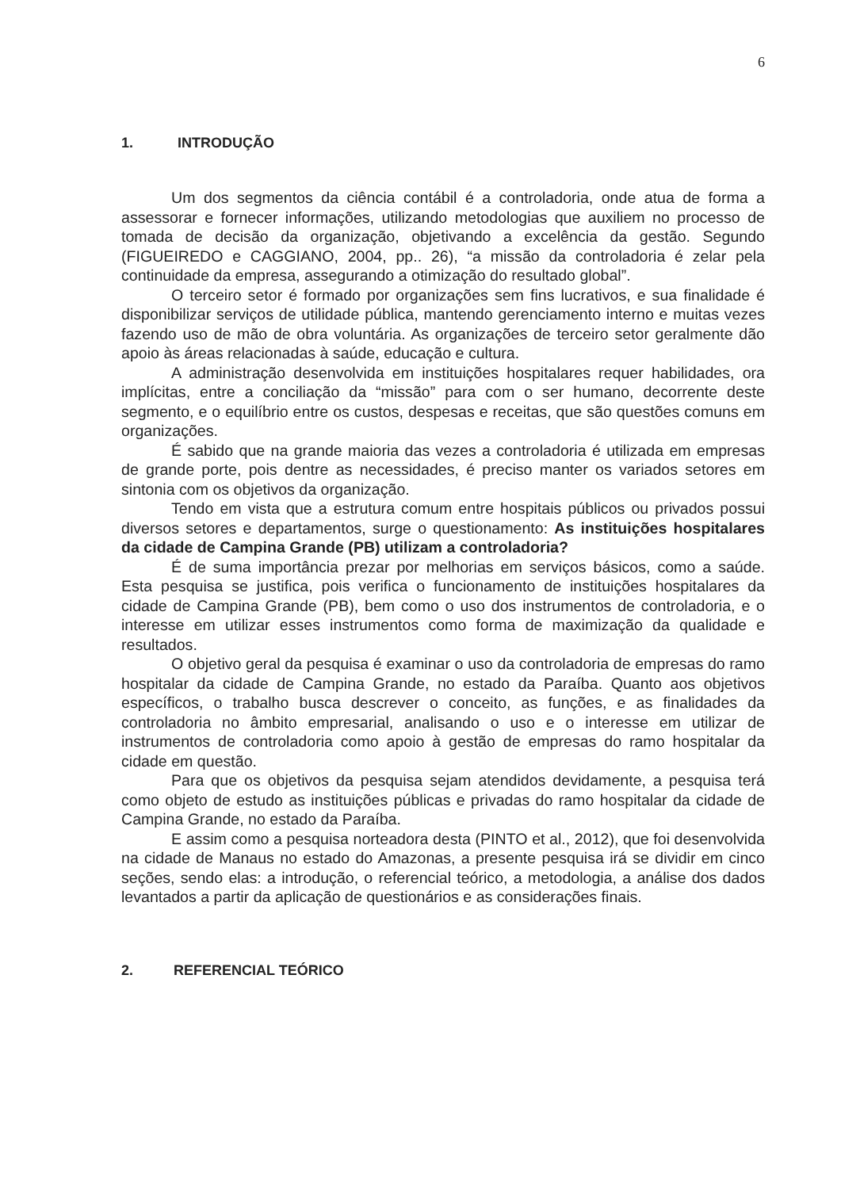6
1. INTRODUÇÃO
Um dos segmentos da ciência contábil é a controladoria, onde atua de forma a assessorar e fornecer informações, utilizando metodologias que auxiliem no processo de tomada de decisão da organização, objetivando a excelência da gestão. Segundo (FIGUEIREDO e CAGGIANO, 2004, pp.. 26), “a missão da controladoria é zelar pela continuidade da empresa, assegurando a otimização do resultado global”.
O terceiro setor é formado por organizações sem fins lucrativos, e sua finalidade é disponibilizar serviços de utilidade pública, mantendo gerenciamento interno e muitas vezes fazendo uso de mão de obra voluntária. As organizações de terceiro setor geralmente dão apoio às áreas relacionadas à saúde, educação e cultura.
A administração desenvolvida em instituições hospitalares requer habilidades, ora implícitas, entre a conciliação da “missão” para com o ser humano, decorrente deste segmento, e o equilíbrio entre os custos, despesas e receitas, que são questões comuns em organizações.
É sabido que na grande maioria das vezes a controladoria é utilizada em empresas de grande porte, pois dentre as necessidades, é preciso manter os variados setores em sintonia com os objetivos da organização.
Tendo em vista que a estrutura comum entre hospitais públicos ou privados possui diversos setores e departamentos, surge o questionamento: As instituições hospitalares da cidade de Campina Grande (PB) utilizam a controladoria?
É de suma importância prezar por melhorias em serviços básicos, como a saúde. Esta pesquisa se justifica, pois verifica o funcionamento de instituições hospitalares da cidade de Campina Grande (PB), bem como o uso dos instrumentos de controladoria, e o interesse em utilizar esses instrumentos como forma de maximização da qualidade e resultados.
O objetivo geral da pesquisa é examinar o uso da controladoria de empresas do ramo hospitalar da cidade de Campina Grande, no estado da Paraíba. Quanto aos objetivos específicos, o trabalho busca descrever o conceito, as funções, e as finalidades da controladoria no âmbito empresarial, analisando o uso e o interesse em utilizar de instrumentos de controladoria como apoio à gestão de empresas do ramo hospitalar da cidade em questão.
Para que os objetivos da pesquisa sejam atendidos devidamente, a pesquisa terá como objeto de estudo as instituições públicas e privadas do ramo hospitalar da cidade de Campina Grande, no estado da Paraíba.
E assim como a pesquisa norteadora desta (PINTO et al., 2012), que foi desenvolvida na cidade de Manaus no estado do Amazonas, a presente pesquisa irá se dividir em cinco seções, sendo elas: a introdução, o referencial teórico, a metodologia, a análise dos dados levantados a partir da aplicação de questionários e as considerações finais.
2. REFERENCIAL TEÓRICO